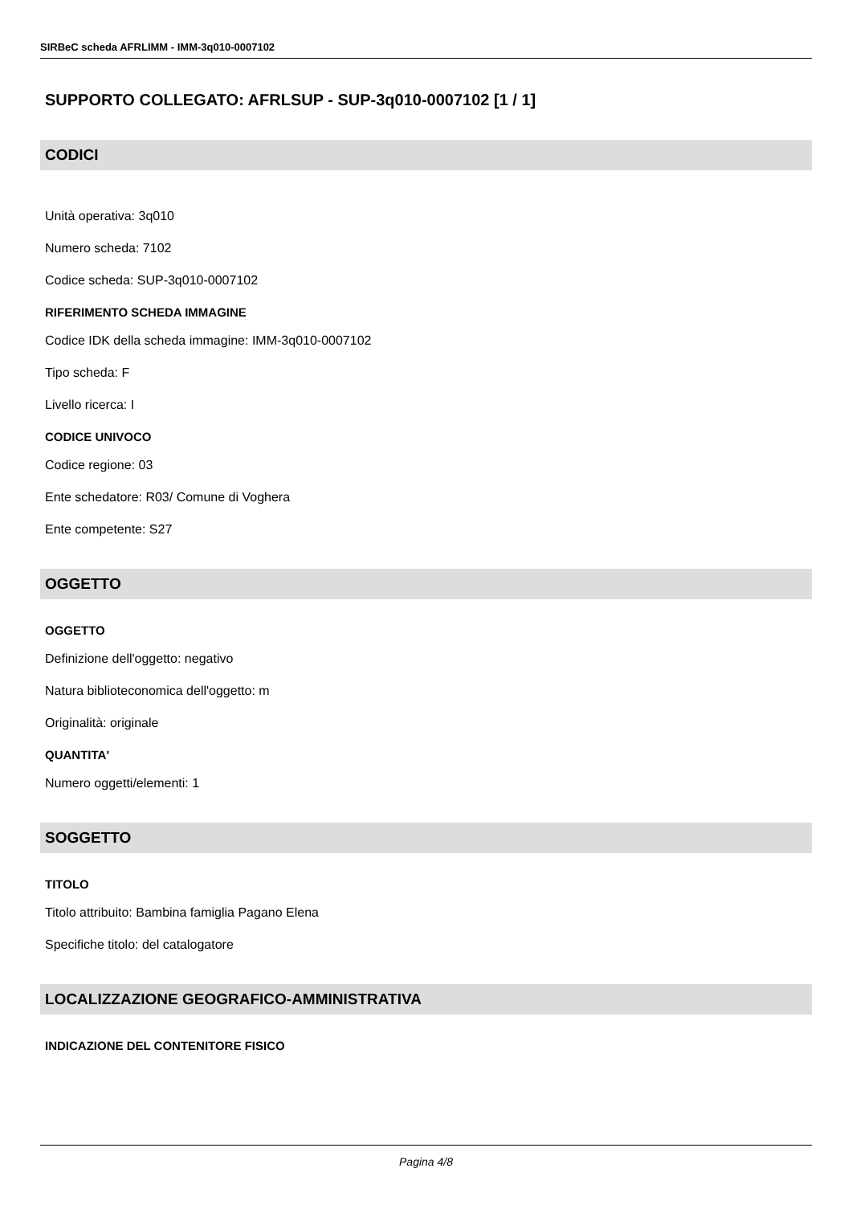SIRBeC scheda AFRLIMM - IMM-3q010-0007102
SUPPORTO COLLEGATO: AFRLSUP - SUP-3q010-0007102 [1 / 1]
CODICI
Unità operativa: 3q010
Numero scheda: 7102
Codice scheda: SUP-3q010-0007102
RIFERIMENTO SCHEDA IMMAGINE
Codice IDK della scheda immagine: IMM-3q010-0007102
Tipo scheda: F
Livello ricerca: I
CODICE UNIVOCO
Codice regione: 03
Ente schedatore: R03/ Comune di Voghera
Ente competente: S27
OGGETTO
OGGETTO
Definizione dell'oggetto: negativo
Natura biblioteconomica dell'oggetto: m
Originalità: originale
QUANTITA'
Numero oggetti/elementi: 1
SOGGETTO
TITOLO
Titolo attribuito: Bambina famiglia Pagano Elena
Specifiche titolo: del catalogatore
LOCALIZZAZIONE GEOGRAFICO-AMMINISTRATIVA
INDICAZIONE DEL CONTENITORE FISICO
Pagina 4/8